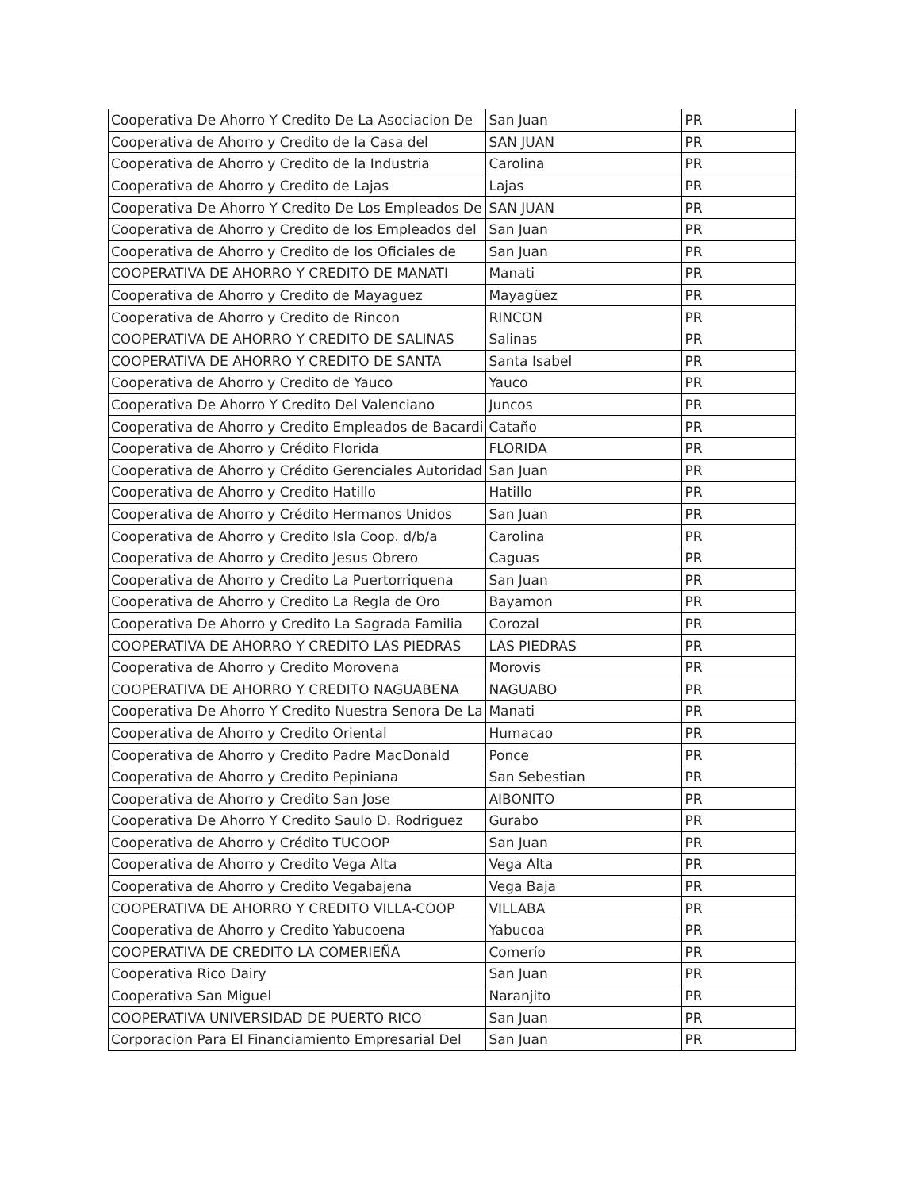| Cooperativa De Ahorro Y Credito De La Asociacion De | San Juan | PR |
| Cooperativa de Ahorro y Credito de la Casa del | SAN JUAN | PR |
| Cooperativa de Ahorro y Credito de la Industria | Carolina | PR |
| Cooperativa de Ahorro y Credito de Lajas | Lajas | PR |
| Cooperativa De Ahorro Y Credito De Los Empleados De | SAN JUAN | PR |
| Cooperativa de Ahorro y Credito de los Empleados del | San Juan | PR |
| Cooperativa de Ahorro y Credito de los Oficiales de | San Juan | PR |
| COOPERATIVA DE AHORRO Y CREDITO DE MANATI | Manati | PR |
| Cooperativa de Ahorro y Credito de Mayaguez | Mayagüez | PR |
| Cooperativa de Ahorro y Credito de Rincon | RINCON | PR |
| COOPERATIVA DE AHORRO Y CREDITO DE SALINAS | Salinas | PR |
| COOPERATIVA DE AHORRO Y CREDITO DE SANTA | Santa Isabel | PR |
| Cooperativa de Ahorro y Credito de Yauco | Yauco | PR |
| Cooperativa De Ahorro Y Credito Del Valenciano | Juncos | PR |
| Cooperativa de Ahorro y Credito Empleados de Bacardi | Cataño | PR |
| Cooperativa de Ahorro y Crédito Florida | FLORIDA | PR |
| Cooperativa de Ahorro y Crédito Gerenciales Autoridad | San Juan | PR |
| Cooperativa de Ahorro y Credito Hatillo | Hatillo | PR |
| Cooperativa de Ahorro y Crédito Hermanos Unidos | San Juan | PR |
| Cooperativa de Ahorro y Credito Isla Coop. d/b/a | Carolina | PR |
| Cooperativa de Ahorro y Credito Jesus Obrero | Caguas | PR |
| Cooperativa de Ahorro y Credito La Puertorriquena | San Juan | PR |
| Cooperativa de Ahorro y Credito La Regla de Oro | Bayamon | PR |
| Cooperativa De Ahorro y Credito La Sagrada Familia | Corozal | PR |
| COOPERATIVA DE AHORRO Y CREDITO LAS PIEDRAS | LAS PIEDRAS | PR |
| Cooperativa de Ahorro y Credito Morovena | Morovis | PR |
| COOPERATIVA DE AHORRO Y CREDITO NAGUABENA | NAGUABO | PR |
| Cooperativa De Ahorro Y Credito Nuestra Senora De La | Manati | PR |
| Cooperativa de Ahorro y Credito Oriental | Humacao | PR |
| Cooperativa de Ahorro y Credito Padre MacDonald | Ponce | PR |
| Cooperativa de Ahorro y Credito Pepiniana | San Sebestian | PR |
| Cooperativa de Ahorro y Credito San Jose | AIBONITO | PR |
| Cooperativa De Ahorro Y Credito Saulo D. Rodriguez | Gurabo | PR |
| Cooperativa de Ahorro y Crédito TUCOOP | San Juan | PR |
| Cooperativa de Ahorro y Credito Vega Alta | Vega Alta | PR |
| Cooperativa de Ahorro y Credito Vegabajena | Vega Baja | PR |
| COOPERATIVA DE AHORRO Y CREDITO VILLA-COOP | VILLABA | PR |
| Cooperativa de Ahorro y Credito Yabucoena | Yabucoa | PR |
| COOPERATIVA DE CREDITO LA COMERIEÑA | Comerío | PR |
| Cooperativa Rico Dairy | San Juan | PR |
| Cooperativa San Miguel | Naranjito | PR |
| COOPERATIVA UNIVERSIDAD DE PUERTO RICO | San Juan | PR |
| Corporacion Para El Financiamiento Empresarial Del | San Juan | PR |